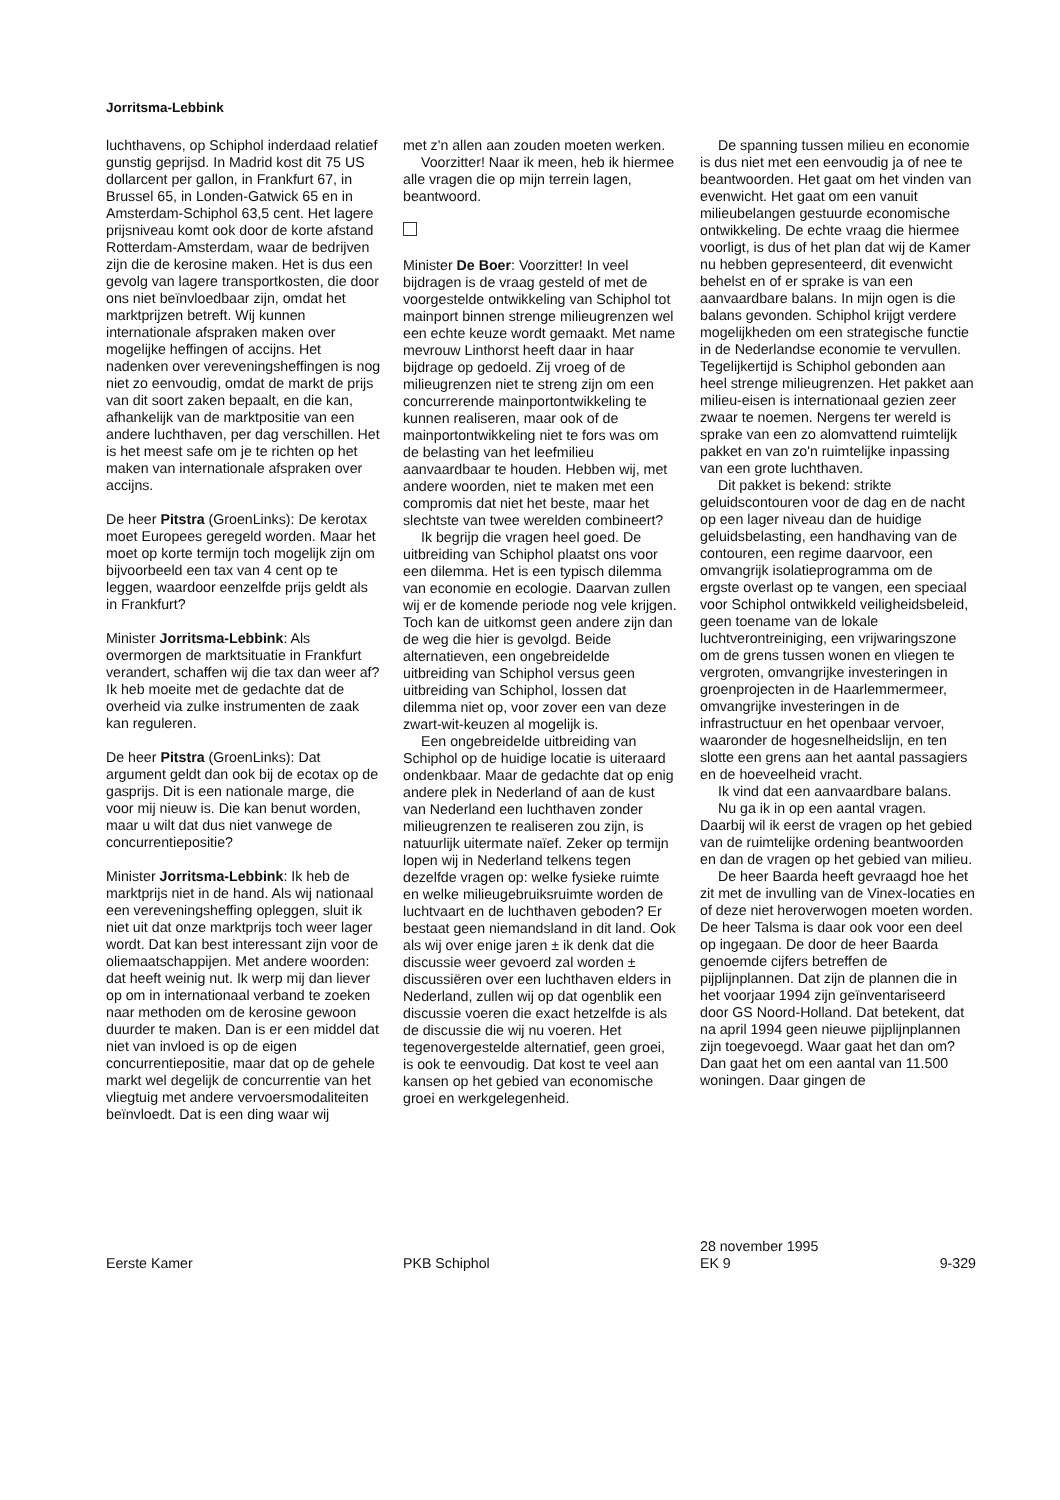Jorritsma-Lebbink
luchthavens, op Schiphol inderdaad relatief gunstig geprijsd. In Madrid kost dit 75 US dollarcent per gallon, in Frankfurt 67, in Brussel 65, in Londen-Gatwick 65 en in Amsterdam-Schiphol 63,5 cent. Het lagere prijsniveau komt ook door de korte afstand Rotterdam-Amsterdam, waar de bedrijven zijn die de kerosine maken. Het is dus een gevolg van lagere transportkosten, die door ons niet beïnvloedbaar zijn, omdat het marktprijzen betreft. Wij kunnen internationale afspraken maken over mogelijke heffingen of accijns. Het nadenken over vereveningsheffingen is nog niet zo eenvoudig, omdat de markt de prijs van dit soort zaken bepaalt, en die kan, afhankelijk van de marktpositie van een andere luchthaven, per dag verschillen. Het is het meest safe om je te richten op het maken van internationale afspraken over accijns.
De heer Pitstra (GroenLinks): De kerotax moet Europees geregeld worden. Maar het moet op korte termijn toch mogelijk zijn om bijvoorbeeld een tax van 4 cent op te leggen, waardoor eenzelfde prijs geldt als in Frankfurt?
Minister Jorritsma-Lebbink: Als overmorgen de marktsituatie in Frankfurt verandert, schaffen wij die tax dan weer af? Ik heb moeite met de gedachte dat de overheid via zulke instrumenten de zaak kan reguleren.
De heer Pitstra (GroenLinks): Dat argument geldt dan ook bij de ecotax op de gasprijs. Dit is een nationale marge, die voor mij nieuw is. Die kan benut worden, maar u wilt dat dus niet vanwege de concurrentiepositie?
Minister Jorritsma-Lebbink: Ik heb de marktprijs niet in de hand. Als wij nationaal een vereveningsheffing opleggen, sluit ik niet uit dat onze marktprijs toch weer lager wordt. Dat kan best interessant zijn voor de oliemaatschappijen. Met andere woorden: dat heeft weinig nut. Ik werp mij dan liever op om in internationaal verband te zoeken naar methoden om de kerosine gewoon duurder te maken. Dan is er een middel dat niet van invloed is op de eigen concurrentiepositie, maar dat op de gehele markt wel degelijk de concurrentie van het vliegtuig met andere vervoersmodaliteiten beïnvloedt. Dat is een ding waar wij
met z'n allen aan zouden moeten werken.
Voorzitter! Naar ik meen, heb ik hiermee alle vragen die op mijn terrein lagen, beantwoord.
Minister De Boer: Voorzitter! In veel bijdragen is de vraag gesteld of met de voorgestelde ontwikkeling van Schiphol tot mainport binnen strenge milieugrenzen wel een echte keuze wordt gemaakt. Met name mevrouw Linthorst heeft daar in haar bijdrage op gedoeld. Zij vroeg of de milieugrenzen niet te streng zijn om een concurrerende mainportontwikkeling te kunnen realiseren, maar ook of de mainportontwikkeling niet te fors was om de belasting van het leefmilieu aanvaardbaar te houden. Hebben wij, met andere woorden, niet te maken met een compromis dat niet het beste, maar het slechtste van twee werelden combineert?
Ik begrijp die vragen heel goed. De uitbreiding van Schiphol plaatst ons voor een dilemma. Het is een typisch dilemma van economie en ecologie. Daarvan zullen wij er de komende periode nog vele krijgen. Toch kan de uitkomst geen andere zijn dan de weg die hier is gevolgd. Beide alternatieven, een ongebreidelde uitbreiding van Schiphol versus geen uitbreiding van Schiphol, lossen dat dilemma niet op, voor zover een van deze zwart-wit-keuzen al mogelijk is.
Een ongebreidelde uitbreiding van Schiphol op de huidige locatie is uiteraard ondenkbaar. Maar de gedachte dat op enig andere plek in Nederland of aan de kust van Nederland een luchthaven zonder milieugrenzen te realiseren zou zijn, is natuurlijk uitermate naïef. Zeker op termijn lopen wij in Nederland telkens tegen dezelfde vragen op: welke fysieke ruimte en welke milieugebruiksruimte worden de luchtvaart en de luchthaven geboden? Er bestaat geen niemandsland in dit land. Ook als wij over enige jaren ± ik denk dat die discussie weer gevoerd zal worden ± discussiëren over een luchthaven elders in Nederland, zullen wij op dat ogenblik een discussie voeren die exact hetzelfde is als de discussie die wij nu voeren. Het tegenovergestelde alternatief, geen groei, is ook te eenvoudig. Dat kost te veel aan kansen op het gebied van economische groei en werkgelegenheid.
De spanning tussen milieu en economie is dus niet met een eenvoudig ja of nee te beantwoorden. Het gaat om het vinden van evenwicht. Het gaat om een vanuit milieubelangen gestuurde economische ontwikkeling. De echte vraag die hiermee voorligt, is dus of het plan dat wij de Kamer nu hebben gepresenteerd, dit evenwicht behelst en of er sprake is van een aanvaardbare balans. In mijn ogen is die balans gevonden. Schiphol krijgt verdere mogelijkheden om een strategische functie in de Nederlandse economie te vervullen. Tegelijkertijd is Schiphol gebonden aan heel strenge milieugrenzen. Het pakket aan milieu-eisen is internationaal gezien zeer zwaar te noemen. Nergens ter wereld is sprake van een zo alomvattend ruimtelijk pakket en van zo'n ruimtelijke inpassing van een grote luchthaven.
Dit pakket is bekend: strikte geluidscontouren voor de dag en de nacht op een lager niveau dan de huidige geluidsbelasting, een handhaving van de contouren, een regime daarvoor, een omvangrijk isolatieprogramma om de ergste overlast op te vangen, een speciaal voor Schiphol ontwikkeld veiligheidsbeleid, geen toename van de lokale luchtverontreiniging, een vrijwaringszone om de grens tussen wonen en vliegen te vergroten, omvangrijke investeringen in groenprojecten in de Haarlemmermeer, omvangrijke investeringen in de infrastructuur en het openbaar vervoer, waaronder de hogesnelheidslijn, en ten slotte een grens aan het aantal passagiers en de hoeveelheid vracht.
Ik vind dat een aanvaardbare balans.
Nu ga ik in op een aantal vragen. Daarbij wil ik eerst de vragen op het gebied van de ruimtelijke ordening beantwoorden en dan de vragen op het gebied van milieu.
De heer Baarda heeft gevraagd hoe het zit met de invulling van de Vinex-locaties en of deze niet heroverwogen moeten worden. De heer Talsma is daar ook voor een deel op ingegaan. De door de heer Baarda genoemde cijfers betreffen de pijplijnplannen. Dat zijn de plannen die in het voorjaar 1994 zijn geïnventariseerd door GS Noord-Holland. Dat betekent, dat na april 1994 geen nieuwe pijplijnplannen zijn toegevoegd. Waar gaat het dan om? Dan gaat het om een aantal van 11.500 woningen. Daar gingen de
Eerste Kamer
PKB Schiphol
28 november 1995
EK 9
9-329